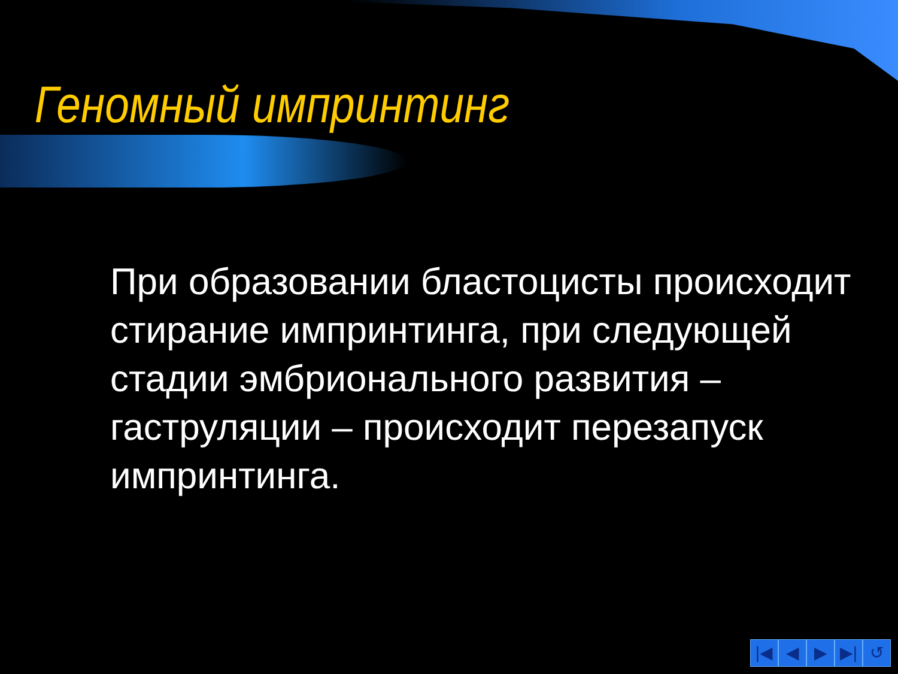Геномный импринтинг
При образовании бластоцисты происходит стирание импринтинга, при следующей стадии эмбрионального развития – гаструляции – происходит перезапуск импринтинга.
|◀ ◀ ▶ ▶| ↺